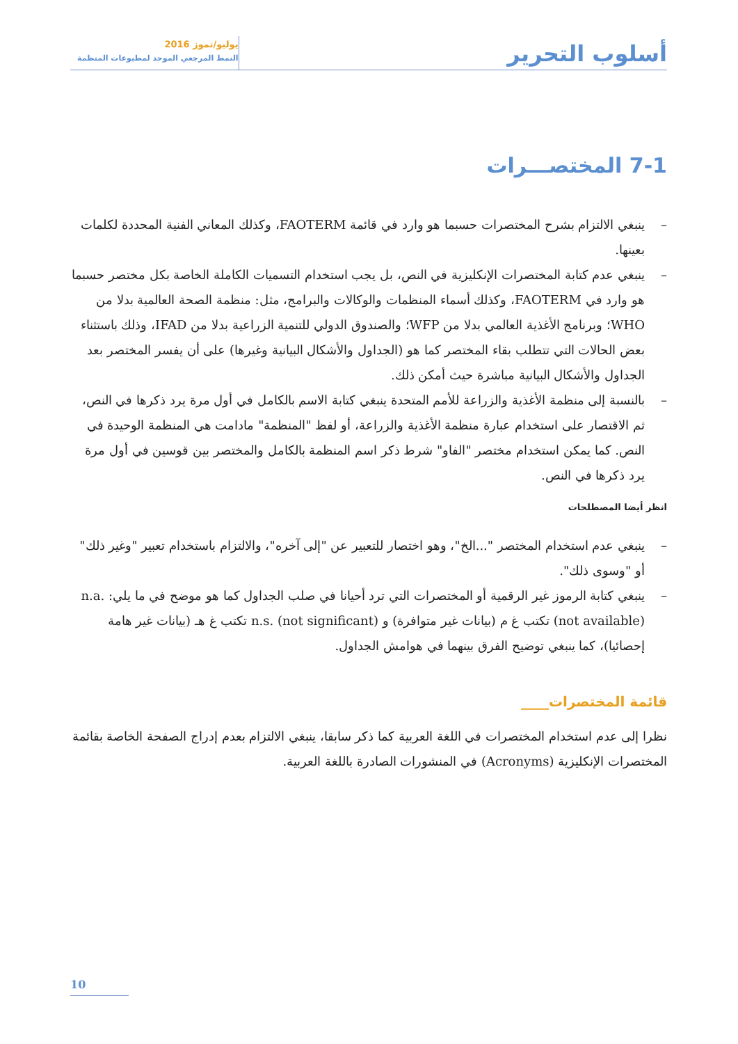أسلوب التحرير
يوليو/تموز 2016
النمط المرجعي الموحد لمطبوعات المنظمة
7-1 المختصـــرات
– ينبغي الالتزام بشرح المختصرات حسبما هو وارد في قائمة FAOTERM، وكذلك المعاني الفنية المحددة لكلمات بعينها.
– ينبغي عدم كتابة المختصرات الإنكليزية في النص، بل يجب استخدام التسميات الكاملة الخاصة بكل مختصر حسبما هو وارد في FAOTERM، وكذلك أسماء المنظمات والوكالات والبرامج، مثل: منظمة الصحة العالمية بدلا من WHO؛ وبرنامج الأغذية العالمي بدلا من WFP؛ والصندوق الدولي للتنمية الزراعية بدلا من IFAD، وذلك باستثناء بعض الحالات التي تتطلب بقاء المختصر كما هو (الجداول والأشكال البيانية وغيرها) على أن يفسر المختصر بعد الجداول والأشكال البيانية مباشرة حيث أمكن ذلك.
– بالنسبة إلى منظمة الأغذية والزراعة للأمم المتحدة ينبغي كتابة الاسم بالكامل في أول مرة يرد ذكرها في النص، ثم الاقتصار على استخدام عبارة منظمة الأغذية والزراعة، أو لفظ "المنظمة" مادامت هي المنظمة الوحيدة في النص. كما يمكن استخدام مختصر "الفاو" شرط ذكر اسم المنظمة بالكامل والمختصر بين قوسين في أول مرة يرد ذكرها في النص.
انظر أيضا المصطلحات
– ينبغي عدم استخدام المختصر "...الخ"، وهو اختصار للتعبير عن "إلى آخره"، والالتزام باستخدام تعبير "وغير ذلك" أو "وسوى ذلك".
– ينبغي كتابة الرموز غير الرقمية أو المختصرات التي ترد أحيانا في صلب الجداول كما هو موضح في ما يلي: n.a. (not available) تكتب غ م (بيانات غير متوافرة) و n.s. (not significant) تكتب غ هـ (بيانات غير هامة إحصائيا)، كما ينبغي توضيح الفرق بينهما في هوامش الجداول.
قائمة المختصرات____
نظرا إلى عدم استخدام المختصرات في اللغة العربية كما ذكر سابقا، ينبغي الالتزام بعدم إدراج الصفحة الخاصة بقائمة المختصرات الإنكليزية (Acronyms) في المنشورات الصادرة باللغة العربية.
10